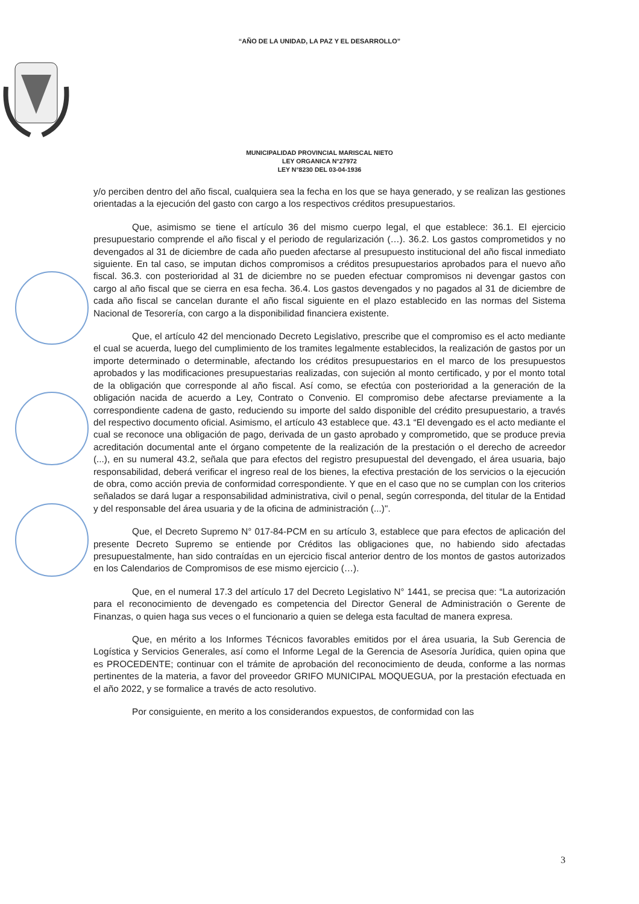“AÑO DE LA UNIDAD, LA PAZ Y EL DESARROLLO”
MUNICIPALIDAD PROVINCIAL MARISCAL NIETO
LEY ORGANICA N°27972
LEY N°8230 DEL 03-04-1936
y/o perciben dentro del año fiscal, cualquiera sea la fecha en los que se haya generado, y se realizan las gestiones orientadas a la ejecución del gasto con cargo a los respectivos créditos presupuestarios.
Que, asimismo se tiene el artículo 36 del mismo cuerpo legal, el que establece: 36.1. El ejercicio presupuestario comprende el año fiscal y el periodo de regularización (…). 36.2. Los gastos comprometidos y no devengados al 31 de diciembre de cada año pueden afectarse al presupuesto institucional del año fiscal inmediato siguiente. En tal caso, se imputan dichos compromisos a créditos presupuestarios aprobados para el nuevo año fiscal. 36.3. con posterioridad al 31 de diciembre no se pueden efectuar compromisos ni devengar gastos con cargo al año fiscal que se cierra en esa fecha. 36.4. Los gastos devengados y no pagados al 31 de diciembre de cada año fiscal se cancelan durante el año fiscal siguiente en el plazo establecido en las normas del Sistema Nacional de Tesorería, con cargo a la disponibilidad financiera existente.
Que, el artículo 42 del mencionado Decreto Legislativo, prescribe que el compromiso es el acto mediante el cual se acuerda, luego del cumplimiento de los tramites legalmente establecidos, la realización de gastos por un importe determinado o determinable, afectando los créditos presupuestarios en el marco de los presupuestos aprobados y las modificaciones presupuestarias realizadas, con sujeción al monto certificado, y por el monto total de la obligación que corresponde al año fiscal. Así como, se efectúa con posterioridad a la generación de la obligación nacida de acuerdo a Ley, Contrato o Convenio. El compromiso debe afectarse previamente a la correspondiente cadena de gasto, reduciendo su importe del saldo disponible del crédito presupuestario, a través del respectivo documento oficial. Asimismo, el artículo 43 establece que. 43.1 “El devengado es el acto mediante el cual se reconoce una obligación de pago, derivada de un gasto aprobado y comprometido, que se produce previa acreditación documental ante el órgano competente de la realización de la prestación o el derecho de acreedor (...), en su numeral 43.2, señala que para efectos del registro presupuestal del devengado, el área usuaria, bajo responsabilidad, deberá verificar el ingreso real de los bienes, la efectiva prestación de los servicios o la ejecución de obra, como acción previa de conformidad correspondiente. Y que en el caso que no se cumplan con los criterios señalados se dará lugar a responsabilidad administrativa, civil o penal, según corresponda, del titular de la Entidad y del responsable del área usuaria y de la oficina de administración (...)".
Que, el Decreto Supremo N° 017-84-PCM en su artículo 3, establece que para efectos de aplicación del presente Decreto Supremo se entiende por Créditos las obligaciones que, no habiendo sido afectadas presupuestalmente, han sido contraídas en un ejercicio fiscal anterior dentro de los montos de gastos autorizados en los Calendarios de Compromisos de ese mismo ejercicio (…).
Que, en el numeral 17.3 del artículo 17 del Decreto Legislativo N° 1441, se precisa que: “La autorización para el reconocimiento de devengado es competencia del Director General de Administración o Gerente de Finanzas, o quien haga sus veces o el funcionario a quien se delega esta facultad de manera expresa.
Que, en mérito a los Informes Técnicos favorables emitidos por el área usuaria, la Sub Gerencia de Logística y Servicios Generales, así como el Informe Legal de la Gerencia de Asesoría Jurídica, quien opina que es PROCEDENTE; continuar con el trámite de aprobación del reconocimiento de deuda, conforme a las normas pertinentes de la materia, a favor del proveedor GRIFO MUNICIPAL MOQUEGUA, por la prestación efectuada en el año 2022, y se formalice a través de acto resolutivo.
Por consiguiente, en merito a los considerandos expuestos, de conformidad con las
3